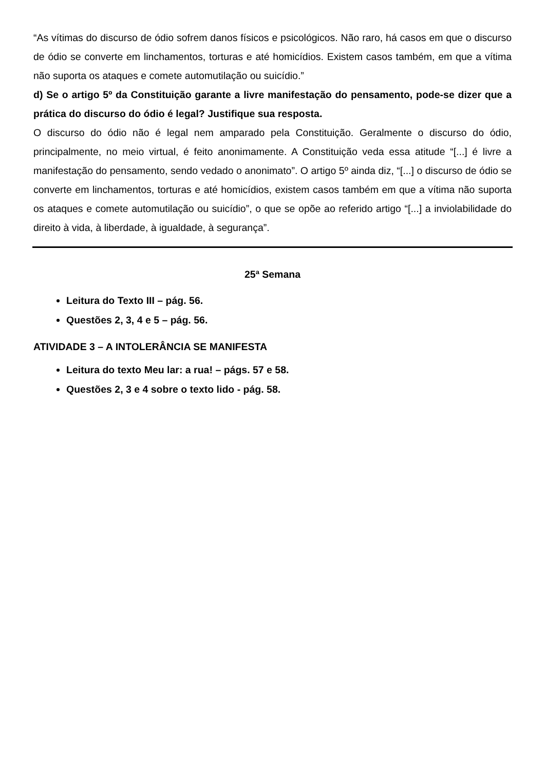“As vítimas do discurso de ódio sofrem danos físicos e psicológicos. Não raro, há casos em que o discurso de ódio se converte em linchamentos, torturas e até homicídios. Existem casos também, em que a vítima não suporta os ataques e comete automutilação ou suicídio.”
d) Se o artigo 5º da Constituição garante a livre manifestação do pensamento, pode-se dizer que a prática do discurso do ódio é legal? Justifique sua resposta.
O discurso do ódio não é legal nem amparado pela Constituição. Geralmente o discurso do ódio, principalmente, no meio virtual, é feito anonimamente. A Constituição veda essa atitude “[...] é livre a manifestação do pensamento, sendo vedado o anonimato”. O artigo 5º ainda diz, “[...] o discurso de ódio se converte em linchamentos, torturas e até homicídios, existem casos também em que a vítima não suporta os ataques e comete automutilação ou suicídio”, o que se opõe ao referido artigo “[...] a inviolabilidade do direito à vida, à liberdade, à igualdade, à segurança”.
25ª Semana
Leitura do Texto III – pág. 56.
Questões 2, 3, 4 e 5 – pág. 56.
ATIVIDADE 3 – A INTOLERÂNCIA SE MANIFESTA
Leitura do texto Meu lar: a rua! – págs. 57 e 58.
Questões 2, 3 e 4 sobre o texto lido - pág. 58.